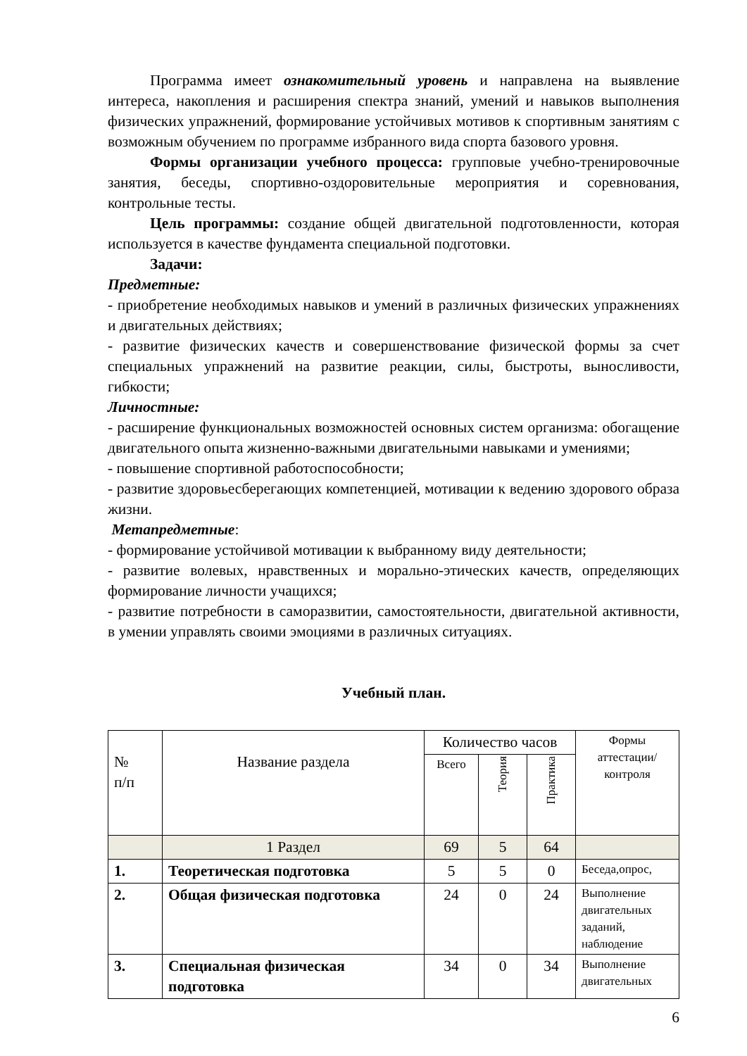Программа имеет ознакомительный уровень и направлена на выявление интереса, накопления и расширения спектра знаний, умений и навыков выполнения физических упражнений, формирование устойчивых мотивов к спортивным занятиям с возможным обучением по программе избранного вида спорта базового уровня.
Формы организации учебного процесса: групповые учебно-тренировочные занятия, беседы, спортивно-оздоровительные мероприятия и соревнования, контрольные тесты.
Цель программы: создание общей двигательной подготовленности, которая используется в качестве фундамента специальной подготовки.
Задачи:
Предметные:
- приобретение необходимых навыков и умений в различных физических упражнениях и двигательных действиях;
- развитие физических качеств и совершенствование физической формы за счет специальных упражнений на развитие реакции, силы, быстроты, выносливости, гибкости;
Личностные:
- расширение функциональных возможностей основных систем организма: обогащение двигательного опыта жизненно-важными двигательными навыками и умениями;
- повышение спортивной работоспособности;
- развитие здоровьесберегающих компетенцией, мотивации к ведению здорового образа жизни.
Метапредметные:
- формирование устойчивой мотивации к выбранному виду деятельности;
- развитие волевых, нравственных и морально-этических качеств, определяющих формирование личности учащихся;
- развитие потребности в саморазвитии, самостоятельности, двигательной активности, в умении управлять своими эмоциями в различных ситуациях.
Учебный план.
| № п/п | Название раздела | Количество часов | | | Формы аттестации/ контроля |
| --- | --- | --- | --- | --- | --- |
| | | Всего | Теория | Практика | |
| | 1 Раздел | 69 | 5 | 64 | |
| 1. | Теоретическая подготовка | 5 | 5 | 0 | Беседа,опрос, |
| 2. | Общая физическая подготовка | 24 | 0 | 24 | Выполнение двигательных заданий, наблюдение |
| 3. | Специальная физическая подготовка | 34 | 0 | 34 | Выполнение двигательных |
6